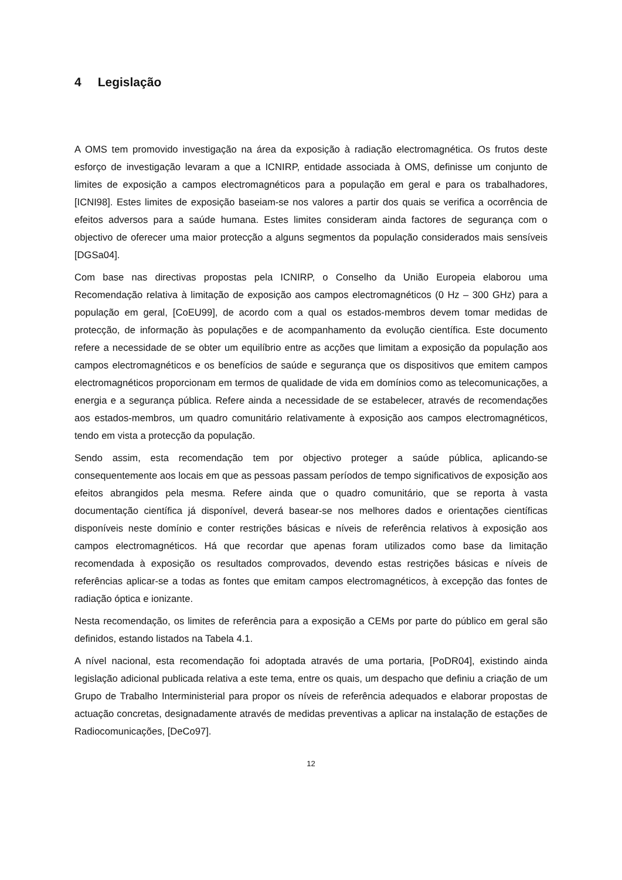4 Legislação
A OMS tem promovido investigação na área da exposição à radiação electromagnética. Os frutos deste esforço de investigação levaram a que a ICNIRP, entidade associada à OMS, definisse um conjunto de limites de exposição a campos electromagnéticos para a população em geral e para os trabalhadores, [ICNI98]. Estes limites de exposição baseiam-se nos valores a partir dos quais se verifica a ocorrência de efeitos adversos para a saúde humana. Estes limites consideram ainda factores de segurança com o objectivo de oferecer uma maior protecção a alguns segmentos da população considerados mais sensíveis [DGSa04].
Com base nas directivas propostas pela ICNIRP, o Conselho da União Europeia elaborou uma Recomendação relativa à limitação de exposição aos campos electromagnéticos (0 Hz – 300 GHz) para a população em geral, [CoEU99], de acordo com a qual os estados-membros devem tomar medidas de protecção, de informação às populações e de acompanhamento da evolução científica. Este documento refere a necessidade de se obter um equilíbrio entre as acções que limitam a exposição da população aos campos electromagnéticos e os benefícios de saúde e segurança que os dispositivos que emitem campos electromagnéticos proporcionam em termos de qualidade de vida em domínios como as telecomunicações, a energia e a segurança pública. Refere ainda a necessidade de se estabelecer, através de recomendações aos estados-membros, um quadro comunitário relativamente à exposição aos campos electromagnéticos, tendo em vista a protecção da população.
Sendo assim, esta recomendação tem por objectivo proteger a saúde pública, aplicando-se consequentemente aos locais em que as pessoas passam períodos de tempo significativos de exposição aos efeitos abrangidos pela mesma. Refere ainda que o quadro comunitário, que se reporta à vasta documentação científica já disponível, deverá basear-se nos melhores dados e orientações científicas disponíveis neste domínio e conter restrições básicas e níveis de referência relativos à exposição aos campos electromagnéticos. Há que recordar que apenas foram utilizados como base da limitação recomendada à exposição os resultados comprovados, devendo estas restrições básicas e níveis de referências aplicar-se a todas as fontes que emitam campos electromagnéticos, à excepção das fontes de radiação óptica e ionizante.
Nesta recomendação, os limites de referência para a exposição a CEMs por parte do público em geral são definidos, estando listados na Tabela 4.1.
A nível nacional, esta recomendação foi adoptada através de uma portaria, [PoDR04], existindo ainda legislação adicional publicada relativa a este tema, entre os quais, um despacho que definiu a criação de um Grupo de Trabalho Interministerial para propor os níveis de referência adequados e elaborar propostas de actuação concretas, designadamente através de medidas preventivas a aplicar na instalação de estações de Radiocomunicações, [DeCo97].
12